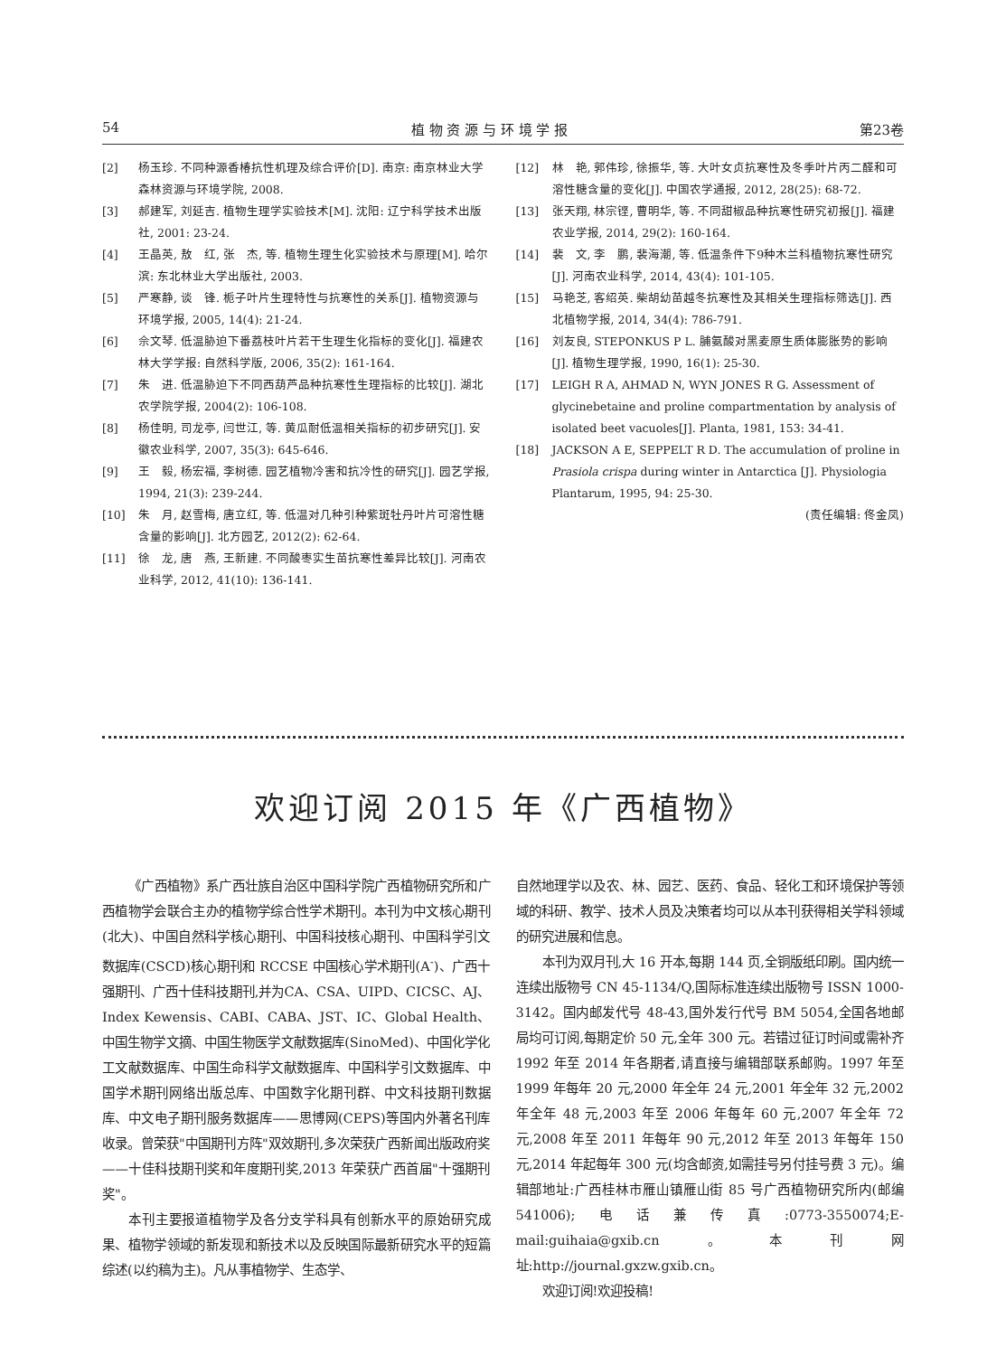54 植 物 资 源 与 环 境 学 报 第23卷
[2] 杨玉珍. 不同种源香椿抗性机理及综合评价[D]. 南京: 南京林业大学森林资源与环境学院, 2008.
[3] 郝建军, 刘延吉. 植物生理学实验技术[M]. 沈阳: 辽宁科学技术出版社, 2001: 23-24.
[4] 王晶英, 敖　红, 张　杰, 等. 植物生理生化实验技术与原理[M]. 哈尔滨: 东北林业大学出版社, 2003.
[5] 严寒静, 谈　锋. 栀子叶片生理特性与抗寒性的关系[J]. 植物资源与环境学报, 2005, 14(4): 21-24.
[6] 佘文琴. 低温胁迫下番荔枝叶片若干生理生化指标的变化[J]. 福建农林大学学报: 自然科学版, 2006, 35(2): 161-164.
[7] 朱　进. 低温胁迫下不同西葫芦品种抗寒性生理指标的比较[J]. 湖北农学院学报, 2004(2): 106-108.
[8] 杨佳明, 司龙亭, 闫世江, 等. 黄瓜耐低温相关指标的初步研究[J]. 安徽农业科学, 2007, 35(3): 645-646.
[9] 王　毅, 杨宏福, 李树德. 园艺植物冷害和抗冷性的研究[J]. 园艺学报, 1994, 21(3): 239-244.
[10] 朱　月, 赵雪梅, 唐立红, 等. 低温对几种引种紫斑牡丹叶片可溶性糖含量的影响[J]. 北方园艺, 2012(2): 62-64.
[11] 徐　龙, 唐　燕, 王新建. 不同酸枣实生苗抗寒性差异比较[J]. 河南农业科学, 2012, 41(10): 136-141.
[12] 林　艳, 郭伟珍, 徐振华, 等. 大叶女贞抗寒性及冬季叶片丙二醛和可溶性糖含量的变化[J]. 中国农学通报, 2012, 28(25): 68-72.
[13] 张天翔, 林宗铿, 曹明华, 等. 不同甜椒品种抗寒性研究初报[J]. 福建农业学报, 2014, 29(2): 160-164.
[14] 裴　文, 李　鹏, 裴海潮, 等. 低温条件下9种木兰科植物抗寒性研究[J]. 河南农业科学, 2014, 43(4): 101-105.
[15] 马艳芝, 客绍英. 柴胡幼苗越冬抗寒性及其相关生理指标筛选[J]. 西北植物学报, 2014, 34(4): 786-791.
[16] 刘友良, STEPONKUS P L. 脯氨酸对黑麦原生质体膨胀势的影响[J]. 植物生理学报, 1990, 16(1): 25-30.
[17] LEIGH R A, AHMAD N, WYN JONES R G. Assessment of glycinebetaine and proline compartmentation by analysis of isolated beet vacuoles[J]. Planta, 1981, 153: 34-41.
[18] JACKSON A E, SEPPELT R D. The accumulation of proline in Prasiola crispa during winter in Antarctica [J]. Physiologia Plantarum, 1995, 94: 25-30.
(责任编辑: 佟金凤)
欢迎订阅 2015 年《广西植物》
《广西植物》系广西壮族自治区中国科学院广西植物研究所和广西植物学会联合主办的植物学综合性学术期刊。本刊为中文核心期刊(北大)、中国自然科学核心期刊、中国科技核心期刊、中国科学引文数据库(CSCD)核心期刊和 RCCSE 中国核心学术期刊(A<sup>-</sup>)、广西十强期刊、广西十佳科技期刊,并为CA、CSA、UIPD、CICSC、AJ、Index Kewensis、CABI、CABA、JST、IC、Global Health、中国生物学文摘、中国生物医学文献数据库(SinoMed)、中国化学化工文献数据库、中国生命科学文献数据库、中国科学引文数据库、中国学术期刊网络出版总库、中国数字化期刊群、中文科技期刊数据库、中文电子期刊服务数据库——思博网(CEPS)等国内外著名刊库收录。曾荣获"中国期刊方阵"双效期刊,多次荣获广西新闻出版政府奖——十佳科技期刊奖和年度期刊奖,2013 年荣获广西首届"十强期刊奖"。
本刊主要报道植物学及各分支学科具有创新水平的原始研究成果、植物学领域的新发现和新技术以及反映国际最新研究水平的短篇综述(以约稿为主)。凡从事植物学、生态学、
自然地理学以及农、林、园艺、医药、食品、轻化工和环境保护等领域的科研、教学、技术人员及决策者均可以从本刊获得相关学科领域的研究进展和信息。
本刊为双月刊,大 16 开本,每期 144 页,全铜版纸印刷。国内统一连续出版物号 CN 45-1134/Q,国际标准连续出版物号 ISSN 1000-3142。国内邮发代号 48-43,国外发行代号 BM 5054,全国各地邮局均可订阅,每期定价 50 元,全年 300 元。若错过征订时间或需补齐 1992 年至 2014 年各期者,请直接与编辑部联系邮购。1997 年至 1999 年每年 20 元,2000 年全年 24 元,2001 年全年 32 元,2002 年全年 48 元,2003 年至 2006 年每年 60 元,2007 年全年 72 元,2008 年至 2011 年每年 90 元,2012 年至 2013 年每年 150 元,2014 年起每年 300 元(均含邮资,如需挂号另付挂号费 3 元)。编辑部地址:广西桂林市雁山镇雁山街 85 号广西植物研究所内(邮编 541006);电话兼传真:0773-3550074;E-mail:guihaia@gxib.cn。本刊网址:http://journal.gxzw.gxib.cn。
欢迎订阅!欢迎投稿!